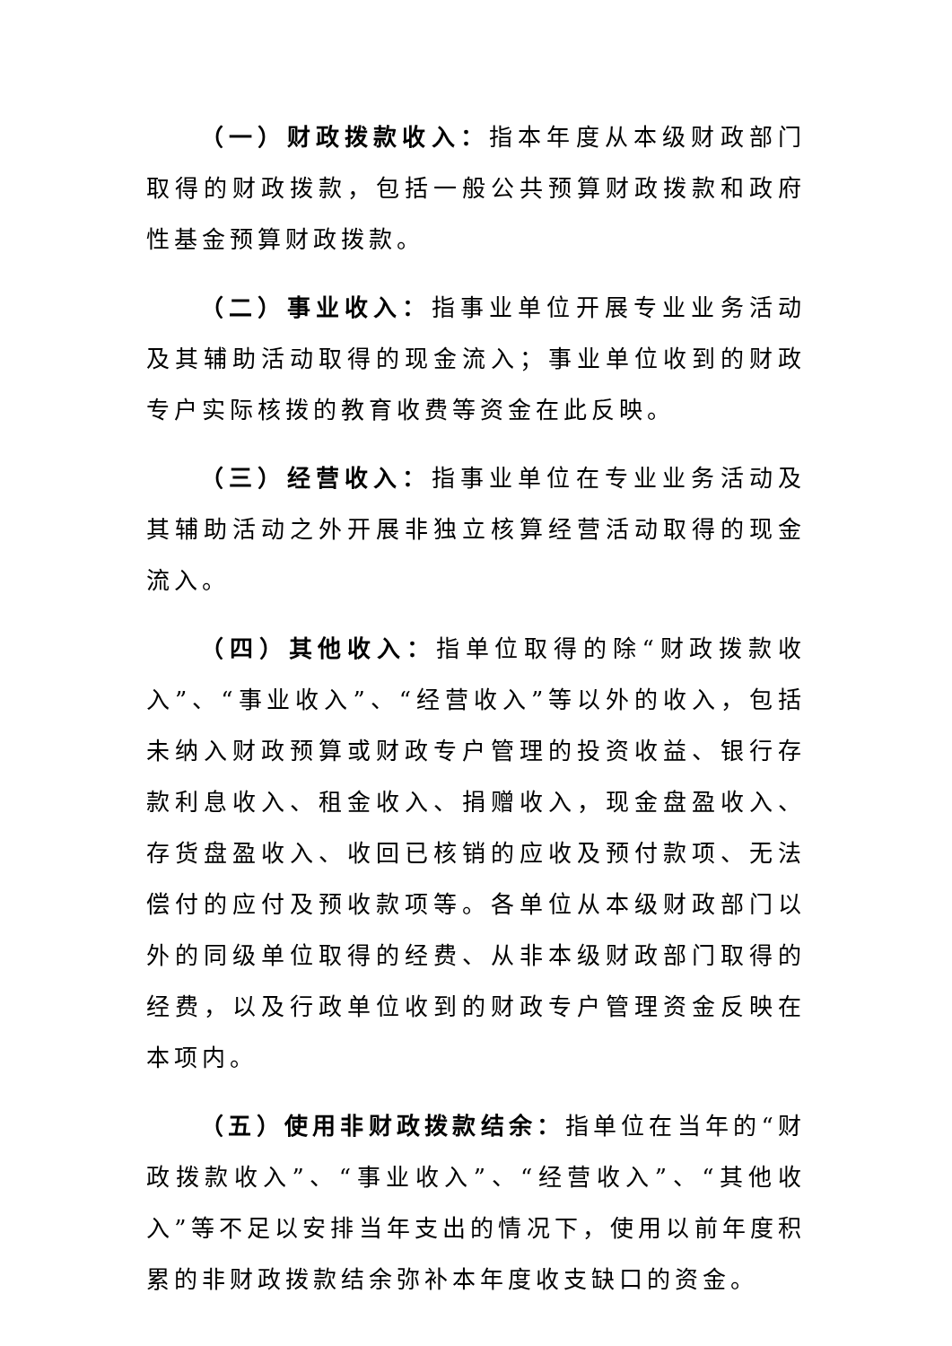（一）财政拨款收入：指本年度从本级财政部门取得的财政拨款，包括一般公共预算财政拨款和政府性基金预算财政拨款。
（二）事业收入：指事业单位开展专业业务活动及其辅助活动取得的现金流入；事业单位收到的财政专户实际核拨的教育收费等资金在此反映。
（三）经营收入：指事业单位在专业业务活动及其辅助活动之外开展非独立核算经营活动取得的现金流入。
（四）其他收入：指单位取得的除“财政拨款收入”、“事业收入”、“经营收入”等以外的收入，包括未纳入财政预算或财政专户管理的投资收益、银行存款利息收入、租金收入、捐赠收入，现金盘盈收入、存货盘盈收入、收回已核销的应收及预付款项、无法偿付的应付及预收款项等。各单位从本级财政部门以外的同级单位取得的经费、从非本级财政部门取得的经费，以及行政单位收到的财政专户管理资金反映在本项内。
（五）使用非财政拨款结余：指单位在当年的“财政拨款收入”、“事业收入”、“经营收入”、“其他收入”等不足以安排当年支出的情况下，使用以前年度积累的非财政拨款结余弥补本年度收支缺口的资金。